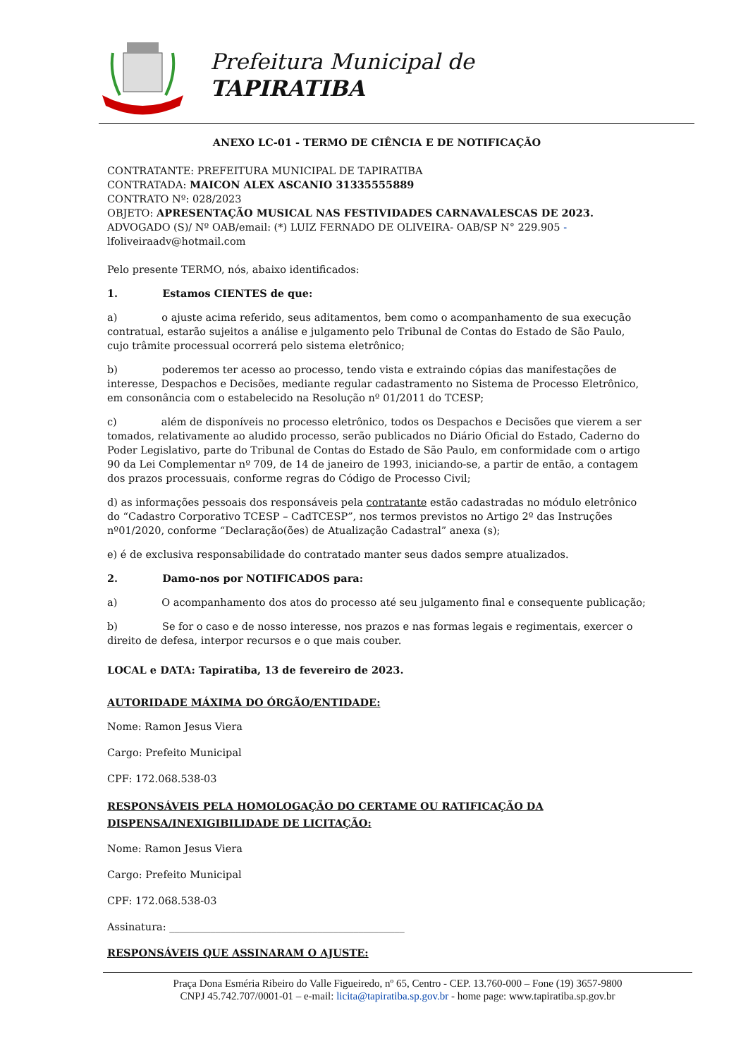Prefeitura Municipal de
TAPIRATIBA
ANEXO LC-01 - TERMO DE CIÊNCIA E DE NOTIFICAÇÃO
CONTRATANTE: PREFEITURA MUNICIPAL DE TAPIRATIBA
CONTRATADA: MAICON ALEX ASCANIO 31335555889
CONTRATO Nº: 028/2023
OBJETO: APRESENTAÇÃO MUSICAL NAS FESTIVIDADES CARNAVALESCAS DE 2023.
ADVOGADO (S)/ Nº OAB/email: (*) LUIZ FERNADO DE OLIVEIRA- OAB/SP N° 229.905 -
lfoliveiraadv@hotmail.com
Pelo presente TERMO, nós, abaixo identificados:
1. Estamos CIENTES de que:
a) o ajuste acima referido, seus aditamentos, bem como o acompanhamento de sua execução contratual, estarão sujeitos a análise e julgamento pelo Tribunal de Contas do Estado de São Paulo, cujo trâmite processual ocorrerá pelo sistema eletrônico;
b) poderemos ter acesso ao processo, tendo vista e extraindo cópias das manifestações de interesse, Despachos e Decisões, mediante regular cadastramento no Sistema de Processo Eletrônico, em consonância com o estabelecido na Resolução nº 01/2011 do TCESP;
c) além de disponíveis no processo eletrônico, todos os Despachos e Decisões que vierem a ser tomados, relativamente ao aludido processo, serão publicados no Diário Oficial do Estado, Caderno do Poder Legislativo, parte do Tribunal de Contas do Estado de São Paulo, em conformidade com o artigo 90 da Lei Complementar nº 709, de 14 de janeiro de 1993, iniciando-se, a partir de então, a contagem dos prazos processuais, conforme regras do Código de Processo Civil;
d) as informações pessoais dos responsáveis pela contratante estão cadastradas no módulo eletrônico do “Cadastro Corporativo TCESP – CadTCESP”, nos termos previstos no Artigo 2º das Instruções nº01/2020, conforme “Declaração(ões) de Atualização Cadastral” anexa (s);
e) é de exclusiva responsabilidade do contratado manter seus dados sempre atualizados.
2. Damo-nos por NOTIFICADOS para:
a) O acompanhamento dos atos do processo até seu julgamento final e consequente publicação;
b) Se for o caso e de nosso interesse, nos prazos e nas formas legais e regimentais, exercer o direito de defesa, interpor recursos e o que mais couber.
LOCAL e DATA: Tapiratiba, 13 de fevereiro de 2023.
AUTORIDADE MÁXIMA DO ÓRGÃO/ENTIDADE:
Nome: Ramon Jesus Viera
Cargo: Prefeito Municipal
CPF: 172.068.538-03
RESPONSÁVEIS PELA HOMOLOGAÇÃO DO CERTAME OU RATIFICAÇÃO DA DISPENSA/INEXIGIBILIDADE DE LICITAÇÃO:
Nome: Ramon Jesus Viera
Cargo: Prefeito Municipal
CPF: 172.068.538-03
Assinatura: ______________________________________________
RESPONSÁVEIS QUE ASSINARAM O AJUSTE:
Praça Dona Esméria Ribeiro do Valle Figueiredo, nº 65, Centro - CEP. 13.760-000 – Fone (19) 3657-9800
CNPJ 45.742.707/0001-01 – e-mail: licita@tapiratiba.sp.gov.br - home page: www.tapiratiba.sp.gov.br